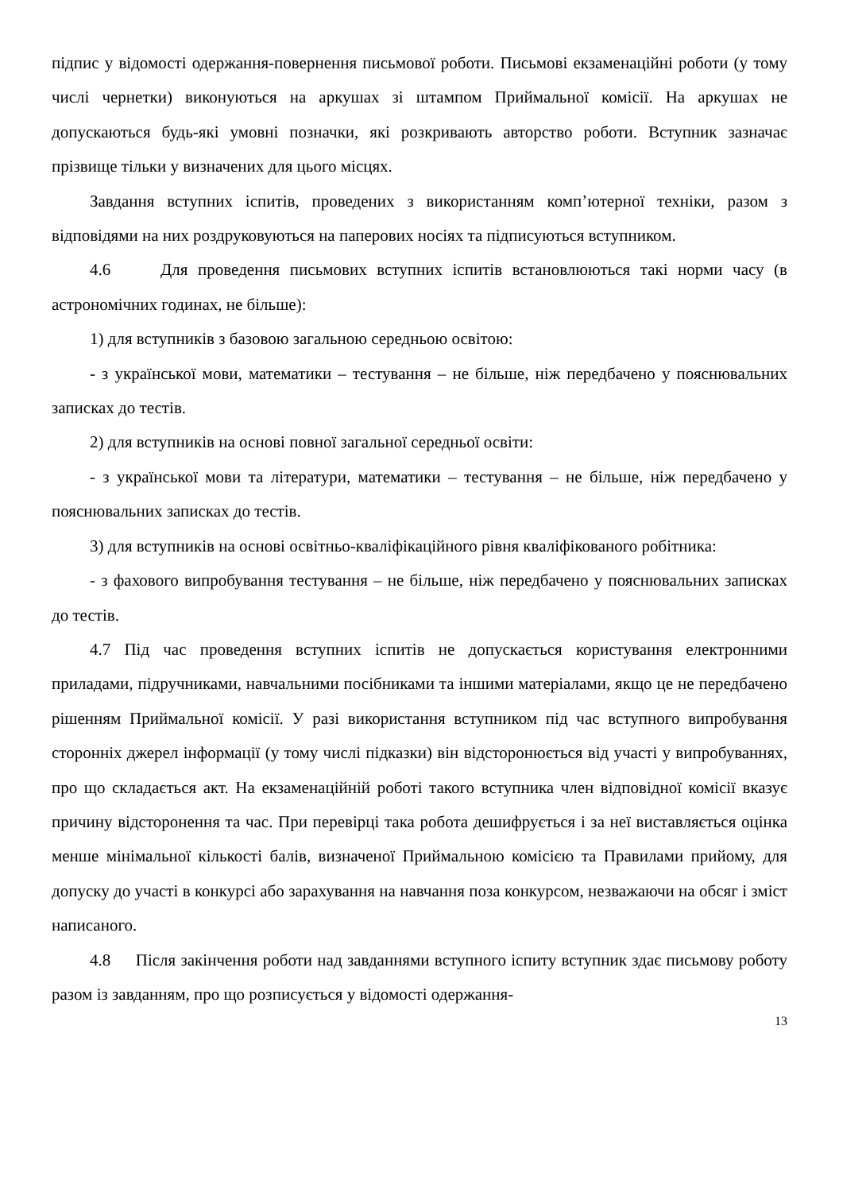підпис у відомості одержання-повернення письмової роботи. Письмові екзаменаційні роботи (у тому числі чернетки) виконуються на аркушах зі штампом Приймальної комісії. На аркушах не допускаються будь-які умовні позначки, які розкривають авторство роботи. Вступник зазначає прізвище тільки у визначених для цього місцях.
Завдання вступних іспитів, проведених з використанням комп’ютерної техніки, разом з відповідями на них роздруковуються на паперових носіях та підписуються вступником.
4.6 Для проведення письмових вступних іспитів встановлюються такі норми часу (в астрономічних годинах, не більше):
1) для вступників з базовою загальною середньою освітою:
- з української мови, математики – тестування – не більше, ніж передбачено у пояснювальних записках до тестів.
2) для вступників на основі повної загальної середньої освіти:
- з української мови та літератури, математики – тестування – не більше, ніж передбачено у пояснювальних записках до тестів.
3) для вступників на основі освітньо-кваліфікаційного рівня кваліфікованого робітника:
- з фахового випробування тестування – не більше, ніж передбачено у пояснювальних записках до тестів.
4.7 Під час проведення вступних іспитів не допускається користування електронними приладами, підручниками, навчальними посібниками та іншими матеріалами, якщо це не передбачено рішенням Приймальної комісії. У разі використання вступником під час вступного випробування сторонніх джерел інформації (у тому числі підказки) він відсторонюється від участі у випробуваннях, про що складається акт. На екзаменаційній роботі такого вступника член відповідної комісії вказує причину відсторонення та час. При перевірці така робота дешифрується і за неї виставляється оцінка менше мінімальної кількості балів, визначеної Приймальною комісією та Правилами прийому, для допуску до участі в конкурсі або зарахування на навчання поза конкурсом, незважаючи на обсяг і зміст написаного.
4.8 Після закінчення роботи над завданнями вступного іспиту вступник здає письмову роботу разом із завданням, про що розписується у відомості одержання-
13